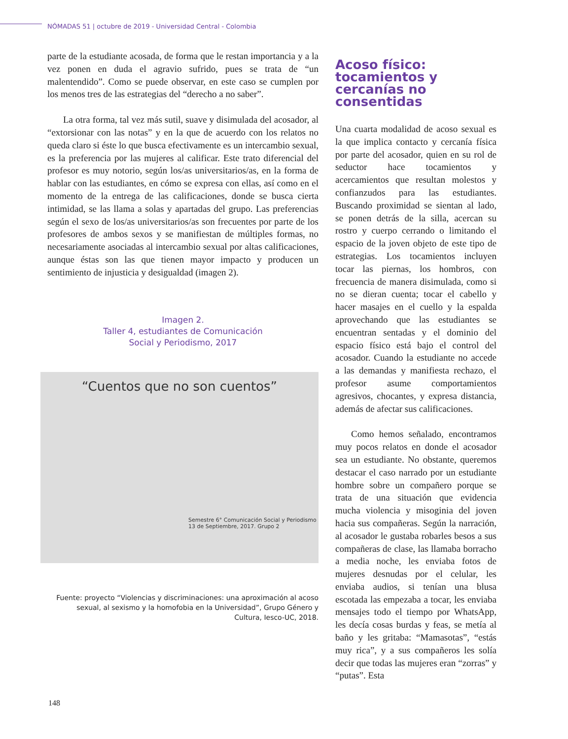NÓMADAS 51 | octubre de 2019 - Universidad Central - Colombia
parte de la estudiante acosada, de forma que le restan importancia y a la vez ponen en duda el agravio sufrido, pues se trata de “un malentendido”. Como se puede observar, en este caso se cumplen por los menos tres de las estrategias del “derecho a no saber”.
La otra forma, tal vez más sutil, suave y disimulada del acosador, al “extorsionar con las notas” y en la que de acuerdo con los relatos no queda claro si éste lo que busca efectivamente es un intercambio sexual, es la preferencia por las mujeres al calificar. Este trato diferencial del profesor es muy notorio, según los/as universitarios/as, en la forma de hablar con las estudiantes, en cómo se expresa con ellas, así como en el momento de la entrega de las calificaciones, donde se busca cierta intimidad, se las llama a solas y apartadas del grupo. Las preferencias según el sexo de los/as universitarios/as son frecuentes por parte de los profesores de ambos sexos y se manifiestan de múltiples formas, no necesariamente asociadas al intercambio sexual por altas calificaciones, aunque éstas son las que tienen mayor impacto y producen un sentimiento de injusticia y desigualdad (imagen 2).
Imagen 2.
Taller 4, estudiantes de Comunicación
Social y Periodismo, 2017
“Cuentos que no son cuentos”
Semestre 6° Comunicación Social y Periodismo 13 de Septiembre, 2017. Grupo 2
Fuente: proyecto “Violencias y discriminaciones: una aproximación al acoso sexual, al sexismo y la homofobia en la Universidad”, Grupo Género y Cultura, Iesco-UC, 2018.
Acoso físico: tocamientos y cercanías no consentidas
Una cuarta modalidad de acoso sexual es la que implica contacto y cercanía física por parte del acosador, quien en su rol de seductor hace tocamientos y acercamientos que resultan molestos y confianzudos para las estudiantes. Buscando proximidad se sientan al lado, se ponen detrás de la silla, acercan su rostro y cuerpo cerrando o limitando el espacio de la joven objeto de este tipo de estrategias. Los tocamientos incluyen tocar las piernas, los hombros, con frecuencia de manera disimulada, como si no se dieran cuenta; tocar el cabello y hacer masajes en el cuello y la espalda aprovechando que las estudiantes se encuentran sentadas y el dominio del espacio físico está bajo el control del acosador. Cuando la estudiante no accede a las demandas y manifiesta rechazo, el profesor asume comportamientos agresivos, chocantes, y expresa distancia, además de afectar sus calificaciones.
Como hemos señalado, encontramos muy pocos relatos en donde el acosador sea un estudiante. No obstante, queremos destacar el caso narrado por un estudiante hombre sobre un compañero porque se trata de una situación que evidencia mucha violencia y misoginia del joven hacia sus compañeras. Según la narración, al acosador le gustaba robarles besos a sus compañeras de clase, las llamaba borracho a media noche, les enviaba fotos de mujeres desnudas por el celular, les enviaba audios, si tenían una blusa escotada las empezaba a tocar, les enviaba mensajes todo el tiempo por WhatsApp, les decía cosas burdas y feas, se metía al baño y les gritaba: “Mamasotas”, “estás muy rica”, y a sus compañeros les solía decir que todas las mujeres eran “zorras” y “putas”. Esta
148